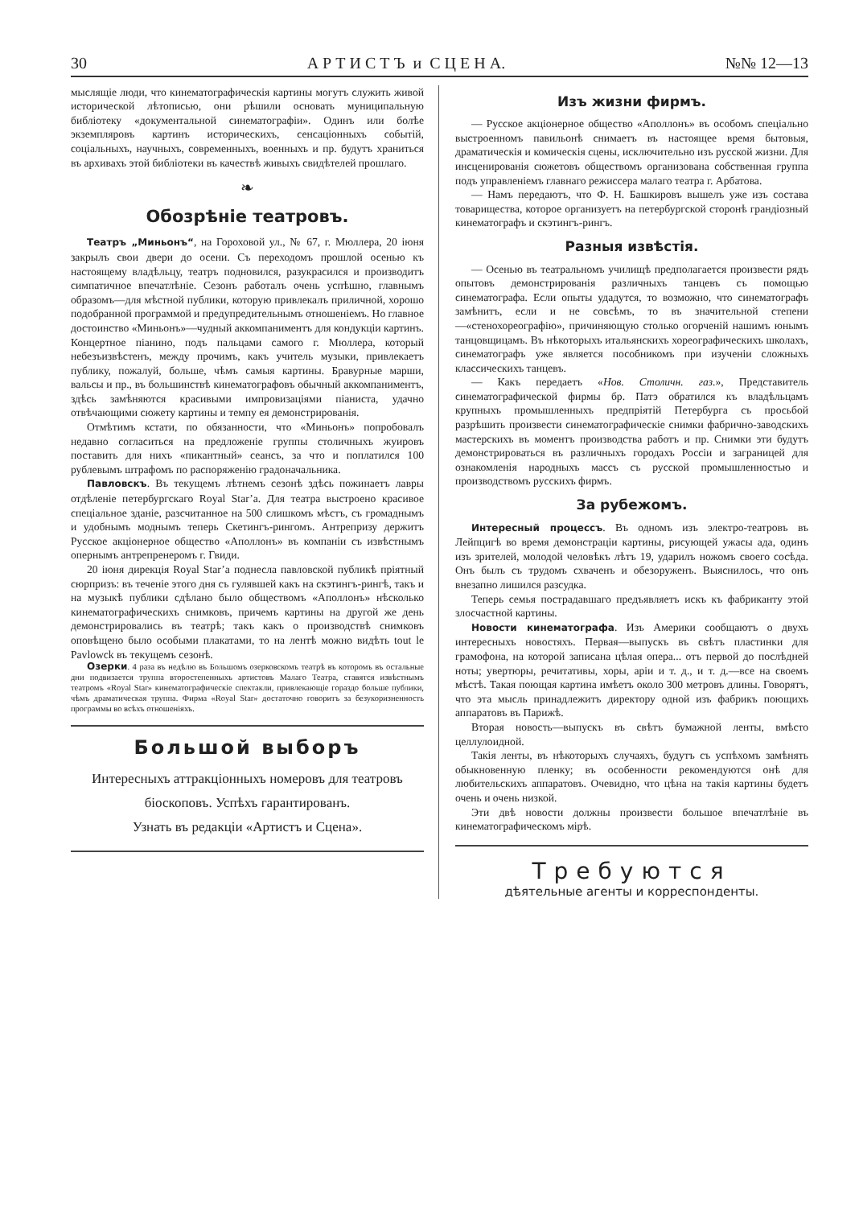30 А Р Т И С Т Ъ и С Ц Е Н А. №№ 12—13
мыслящіе люди, что кинематографическія картины могутъ служить живой исторической лѣтописью, они рѣшили основать муниципальную библіотеку «документальной синематографіи». Одинъ или болѣе экземпляровъ картинъ историческихъ, сенсаціонныхъ событій, соціальныхъ, научныхъ, современныхъ, военныхъ и пр. будутъ храниться въ архивахъ этой библіотеки въ качествѣ живыхъ свидѣтелей прошлаго.
❧
Обозрѣніе театровъ.
Театръ „Миньонъ“, на Гороховой ул., № 67, г. Мюллера, 20 іюня закрылъ свои двери до осени. Съ переходомъ прошлой осенью къ настоящему владѣльцу, театръ подновился, разукрасился и производитъ симпатичное впечатлѣніе. Сезонъ работалъ очень успѣшно, главнымъ образомъ—для мѣстной публики, которую привлекалъ приличной, хорошо подобранной программой и предупредительнымъ отношеніемъ. Но главное достоинство «Миньонъ»—чудный аккомпаниментъ для кондукціи картинъ. Концертное піанино, подъ пальцами самого г. Мюллера, который небезъизвѣстенъ, между прочимъ, какъ учитель музыки, привлекаетъ публику, пожалуй, больше, чѣмъ самыя картины. Бравурные марши, вальсы и пр., въ большинствѣ кинематографовъ обычный аккомпаниментъ, здѣсь замѣняются красивыми импровизаціями піаниста, удачно отвѣчающими сюжету картины и темпу ея демонстрированія.
Отмѣтимъ кстати, по обязанности, что «Миньонъ» попробовалъ недавно согласиться на предложеніе группы столичныхъ жуировъ поставить для нихъ «пикантный» сеансъ, за что и поплатился 100 рублевымъ штрафомъ по распоряженію градоначальника.
Павловскъ. Въ текущемъ лѣтнемъ сезонѣ здѣсь пожинаетъ лавры отдѣленіе петербургскаго Royal Star’a. Для театра выстроено красивое спеціальное зданіе, разсчитанное на 500 слишкомъ мѣстъ, съ громаднымъ и удобнымъ моднымъ теперь Скетингъ-рингомъ. Антрепризу держитъ Русское акціонерное общество «Аполлонъ» въ компаніи съ извѣстнымъ опернымъ антрепренеромъ г. Гвиди.
20 іюня дирекція Royal Star’a поднесла павловской публикѣ пріятный сюрпризъ: въ теченіе этого дня съ гулявшей какъ на скэтингъ-рингѣ, такъ и на музыкѣ публики сдѣлано было обществомъ «Аполлонъ» нѣсколько кинематографическихъ снимковъ, причемъ картины на другой же день демонстрировались въ театрѣ; такъ какъ о производствѣ снимковъ оповѣщено было особыми плакатами, то на лентѣ можно видѣть tout le Pavlowck въ текущемъ сезонѣ.
Озерки. 4 раза въ недѣлю въ Большомъ озерковскомъ театрѣ въ которомъ въ остальные дни подвизается труппа второстепенныхъ артистовъ Малаго Театра, ставятся извѣстнымъ театромъ «Royal Star» кинематографическіе спектакли, привлекающіе гораздо больше публики, чѣмъ драматическая труппа. Фирма «Royal Star» достаточно говоритъ за безукоризненность программы во всѣхъ отношеніяхъ.
Большой выборъ
Интересныхъ аттракціонныхъ номеровъ для театровъ біоскоповъ. Успѣхъ гарантированъ.
Узнать въ редакціи «Артистъ и Сцена».
Изъ жизни фирмъ.
— Русское акціонерное общество «Аполлонъ» въ особомъ спеціально выстроенномъ павильонѣ снимаетъ въ настоящее время бытовыя, драматическія и комическія сцены, исключительно изъ русской жизни. Для инсценированія сюжетовъ обществомъ организована собственная группа подъ управленіемъ главнаго режиссера малаго театра г. Арбатова.
— Намъ передаютъ, что Ф. Н. Башкировъ вышелъ уже изъ состава товарищества, которое организуетъ на петербургской сторонѣ грандіозный кинематографъ и скэтингъ-рингъ.
Разныя извѣстія.
— Осенью въ театральномъ училищѣ предполагается произвести рядъ опытовъ демонстрированія различныхъ танцевъ съ помощью синематографа. Если опыты удадутся, то возможно, что синематографъ замѣнитъ, если и не совсѣмъ, то въ значительной степени—«стенохореографію», причиняющую столько огорченій нашимъ юнымъ танцовщицамъ. Въ нѣкоторыхъ итальянскихъ хореографическихъ школахъ, синематографъ уже является пособникомъ при изученіи сложныхъ классическихъ танцевъ.
— Какъ передаетъ «Нов. Столичн. газ.», Представитель синематографической фирмы бр. Патэ обратился къ владѣльцамъ крупныхъ промышленныхъ предпріятій Петербурга съ просьбой разрѣшить произвести синематографическіе снимки фабрично-заводскихъ мастерскихъ въ моментъ производства работъ и пр. Снимки эти будутъ демонстрироваться въ различныхъ городахъ Россіи и заграницей для ознакомленія народныхъ массъ съ русской промышленностью и производствомъ русскихъ фирмъ.
За рубежомъ.
Интересный процессъ. Въ одномъ изъ электро-театровъ въ Лейпцигѣ во время демонстраціи картины, рисующей ужасы ада, одинъ изъ зрителей, молодой человѣкъ лѣтъ 19, ударилъ ножомъ своего сосѣда. Онъ былъ съ трудомъ схваченъ и обезоруженъ. Выяснилось, что онъ внезапно лишился разсудка.
Теперь семья пострадавшаго предъявляетъ искъ къ фабриканту этой злосчастной картины.
Новости кинематографа. Изъ Америки сообщаютъ о двухъ интересныхъ новостяхъ. Первая—выпускъ въ свѣтъ пластинки для грамофона, на которой записана цѣлая опера... отъ первой до послѣдней ноты; увертюры, речитативы, хоры, аріи и т. д., и т. д.—все на своемъ мѣстѣ. Такая поющая картина имѣетъ около 300 метровъ длины. Говорятъ, что эта мысль принадлежитъ директору одной изъ фабрикъ поющихъ аппаратовъ въ Парижѣ.
Вторая новость—выпускъ въ свѣтъ бумажной ленты, вмѣсто целлулоидной.
Такія ленты, въ нѣкоторыхъ случаяхъ, будутъ съ успѣхомъ замѣнять обыкновенную пленку; въ особенности рекомендуются онѣ для любительскихъ аппаратовъ. Очевидно, что цѣна на такія картины будетъ очень и очень низкой.
Эти двѣ новости должны произвести большое впечатлѣніе въ кинематографическомъ мірѣ.
Требуются
дѣятельные агенты и корреспонденты.